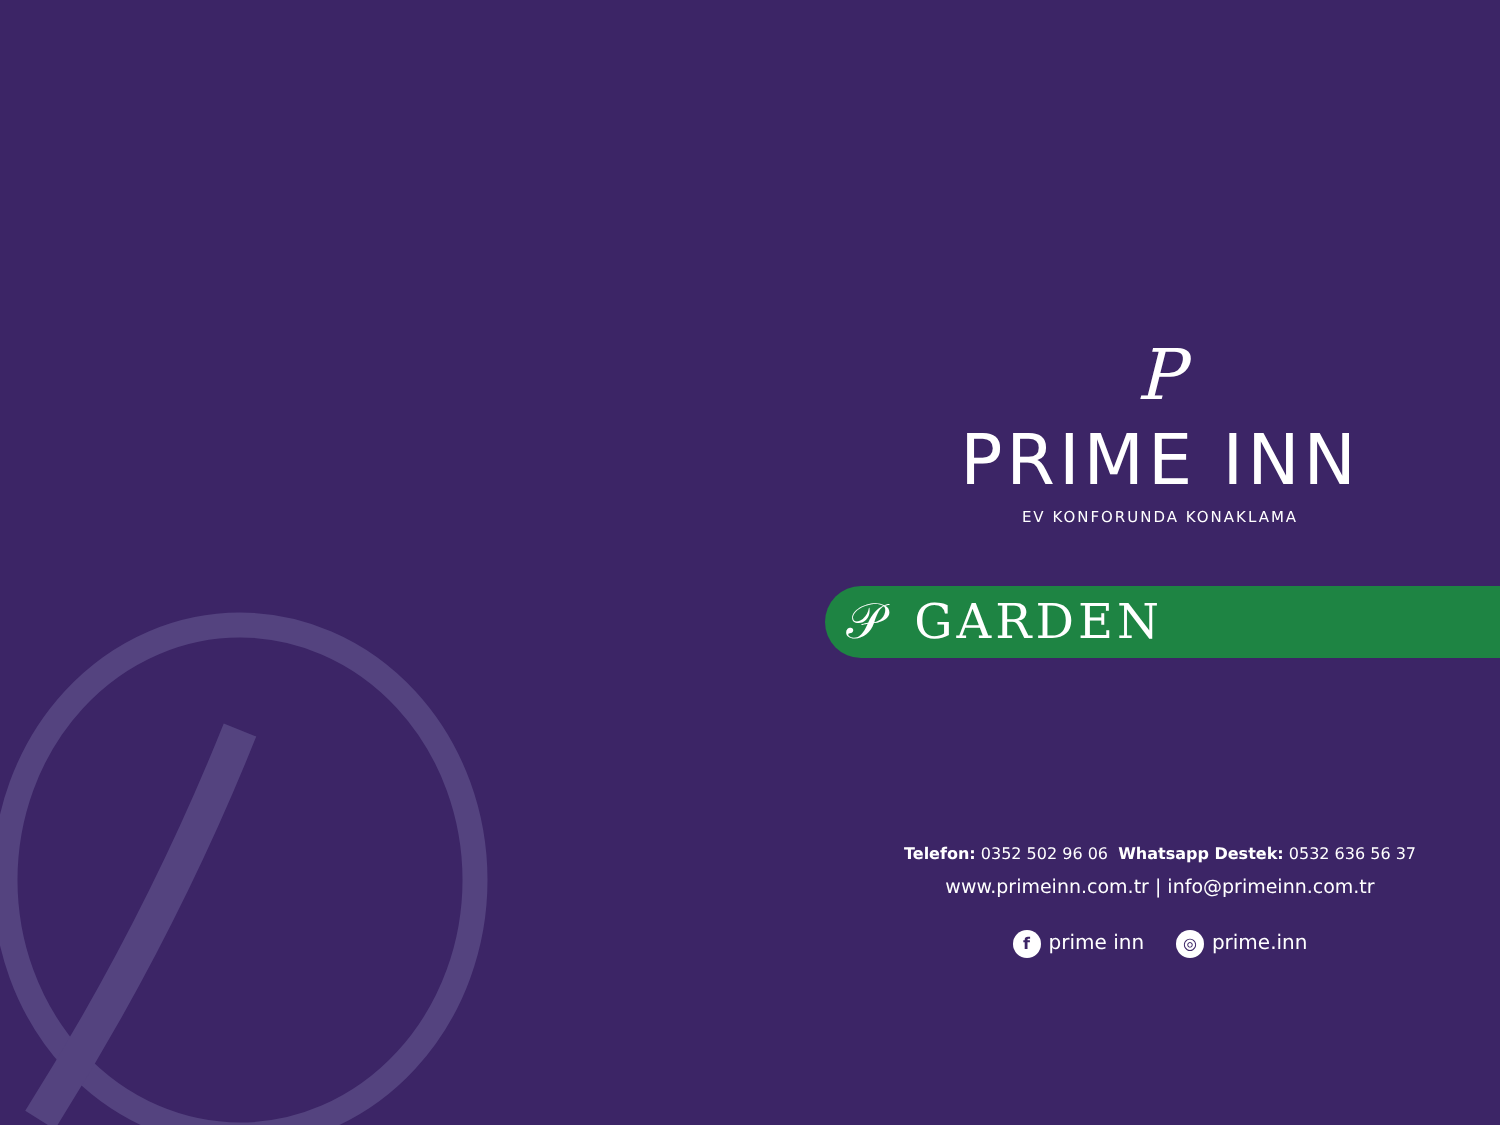P
PRIME INN
EV KONFORUNDA KONAKLAMA
𝒫 GARDEN
Telefon: 0352 502 96 06 Whatsapp Destek: 0532 636 56 37
www.primeinn.com.tr | info@primeinn.com.tr
fprime inn ◎ prime.inn